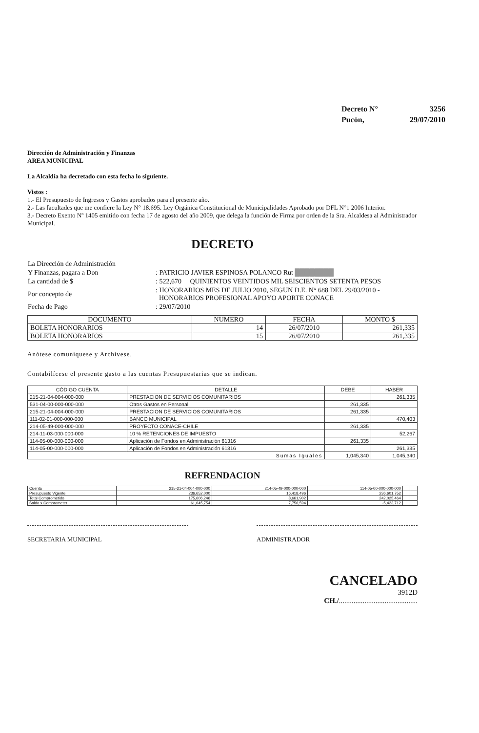| Decreto N° | 3256 |
| Pucón, | 29/07/2010 |
Dirección de Administración y Finanzas
AREA MUNICIPAL
La Alcaldía ha decretado con esta fecha lo siguiente.
Vistos :
1.- El Presupuesto de Ingresos y Gastos aprobados para el presente año.
2.- Las facultades que me confiere la Ley N° 18.695. Ley Orgánica Constitucional de Municipalidades Aprobado por DFL N°1 2006 Interior.
3.- Decreto Exento Nº 1405 emitido con fecha 17 de agosto del año 2009, que delega la función de Firma por orden de la Sra. Alcaldesa al Administrador Municipal.
DECRETO
| La Dirección de Administración | |
| Y Finanzas, pagara a Don | : PATRICIO JAVIER ESPINOSA POLANCO Rut ████████ |
| La cantidad de $ | : 522,670 QUINIENTOS VEINTIDOS MIL SEISCIENTOS SETENTA PESOS |
| Por concepto de | : HONORARIOS MES DE JULIO 2010, SEGUN D.E. N° 688 DEL 29/03/2010 - HONORARIOS PROFESIONAL APOYO APORTE CONACE |
| Fecha de Pago | : 29/07/2010 |
| DOCUMENTO | NUMERO | FECHA | MONTO $ |
| --- | --- | --- | --- |
| BOLETA HONORARIOS | 14 | 26/07/2010 | 261,335 |
| BOLETA HONORARIOS | 15 | 26/07/2010 | 261,335 |
Anótese comuníquese y Archívese.
Contabilícese el presente gasto a las cuentas Presupuestarias que se indican.
| CÓDIGO CUENTA | DETALLE | DEBE | HABER |
| --- | --- | --- | --- |
| 215-21-04-004-000-000 | PRESTACION DE SERVICIOS COMUNITARIOS | | 261,335 |
| 531-04-00-000-000-000 | Otros Gastos en Personal | 261,335 | |
| 215-21-04-004-000-000 | PRESTACION DE SERVICIOS COMUNITARIOS | 261,335 | |
| 111-02-01-000-000-000 | BANCO MUNICIPAL | | 470,403 |
| 214-05-49-000-000-000 | PROYECTO CONACE-CHILE | 261,335 | |
| 214-11-03-000-000-000 | 10 % RETENCIONES DE IMPUESTO | | 52,267 |
| 114-05-00-000-000-000 | Aplicación de Fondos en Administración 61316 | 261,335 | |
| 114-05-00-000-000-000 | Aplicación de Fondos en Administración 61316 | | 261,335 |
| Sumas Iguales | | 1,045,340 | 1,045,340 |
REFRENDACION
| Cuenta | 215-21-04-004-000-000 | 214-05-49-000-000-000 | 114-05-00-000-000-000 | | |
| Presupuesto Vigente | 236,652,000 | 16,418,496 | 236,601,752 | | |
| Total Comprometido | 175,606,246 | 8,661,902 | 242,025,464 | | |
| Saldo x Comprometer | 61,045,754 | 7,756,594 | -5,423,712 | | |
SECRETARIA MUNICIPAL ADMINISTRADOR
CANCELADO
3912D
CH./...........................................